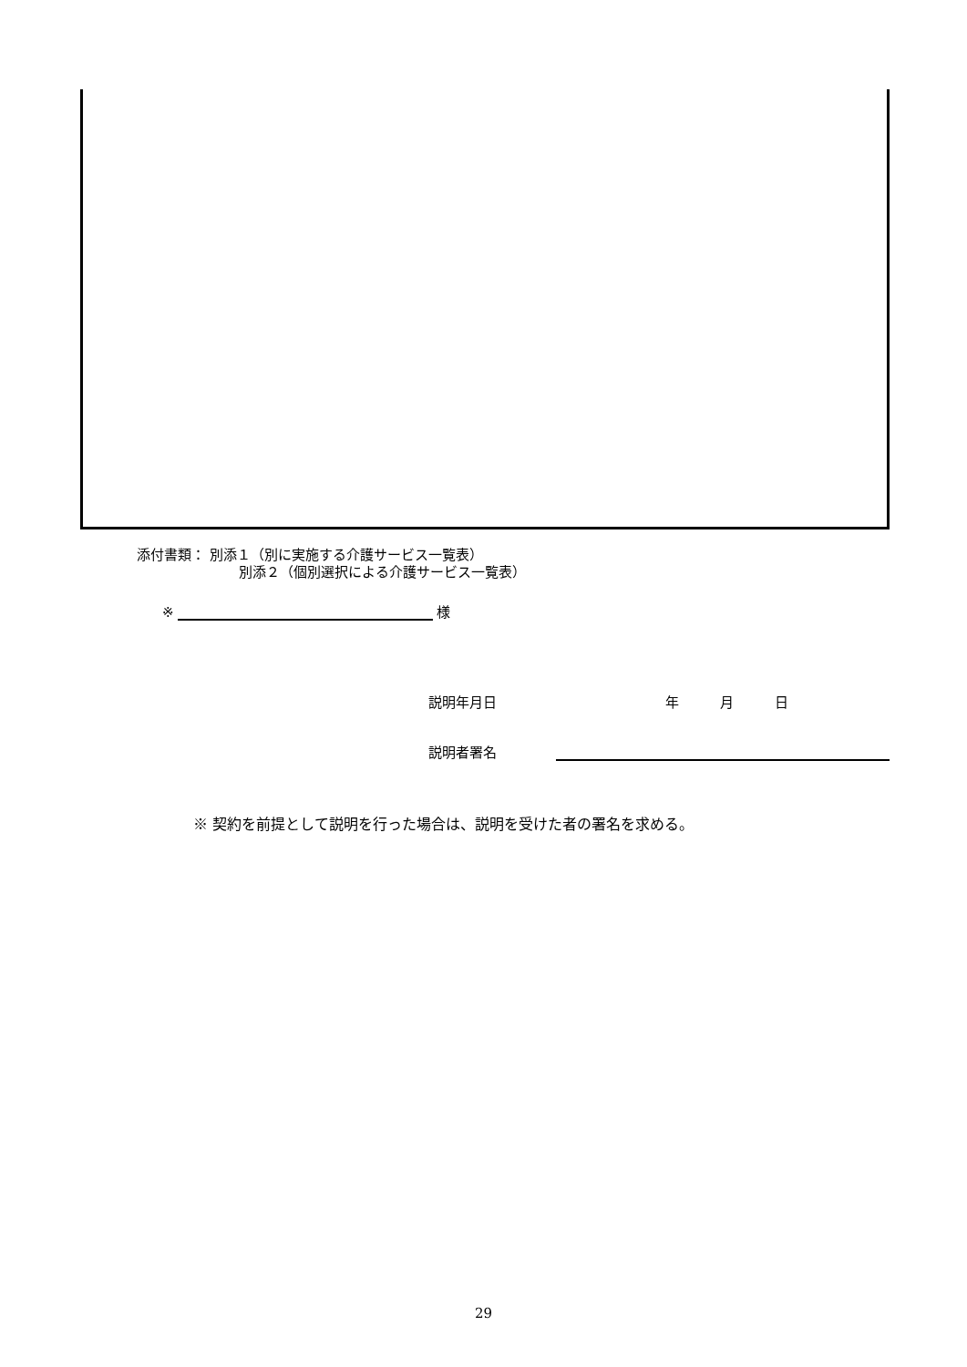添付書類： 別添１（別に実施する介護サービス一覧表）
別添２（個別選択による介護サービス一覧表）
※ 様
説明年月日　　　　　　年 月 日
説明者署名
※ 契約を前提として説明を行った場合は、説明を受けた者の署名を求める。
29